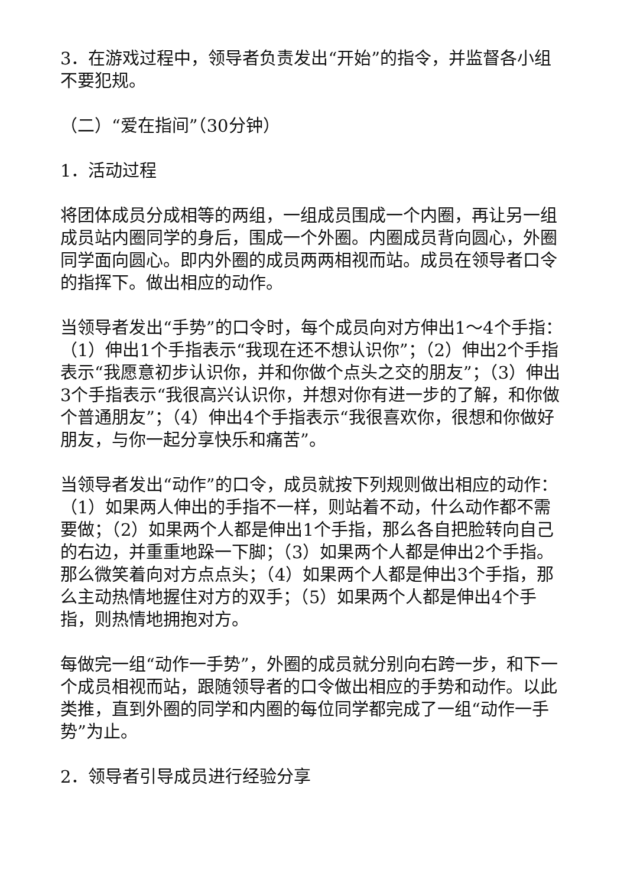3．在游戏过程中，领导者负责发出“开始”的指令，并监督各小组不要犯规。
（二）“爱在指间”（30分钟）
1．活动过程
将团体成员分成相等的两组，一组成员围成一个内圈，再让另一组成员站内圈同学的身后，围成一个外圈。内圈成员背向圆心，外圈同学面向圆心。即内外圈的成员两两相视而站。成员在领导者口令的指挥下。做出相应的动作。
当领导者发出“手势”的口令时，每个成员向对方伸出1～4个手指：（1）伸出1个手指表示“我现在还不想认识你”；（2）伸出2个手指表示“我愿意初步认识你，并和你做个点头之交的朋友”；（3）伸出3个手指表示“我很高兴认识你，并想对你有进一步的了解，和你做个普通朋友”；（4）伸出4个手指表示“我很喜欢你，很想和你做好朋友，与你一起分享快乐和痛苦”。
当领导者发出“动作”的口令，成员就按下列规则做出相应的动作：（1）如果两人伸出的手指不一样，则站着不动，什么动作都不需要做；（2）如果两个人都是伸出1个手指，那么各自把脸转向自己的右边，并重重地跺一下脚；（3）如果两个人都是伸出2个手指。那么微笑着向对方点点头；（4）如果两个人都是伸出3个手指，那么主动热情地握住对方的双手；（5）如果两个人都是伸出4个手指，则热情地拥抱对方。
每做完一组“动作一手势”，外圈的成员就分别向右跨一步，和下一个成员相视而站，跟随领导者的口令做出相应的手势和动作。以此类推，直到外圈的同学和内圈的每位同学都完成了一组“动作一手势”为止。
2．领导者引导成员进行经验分享